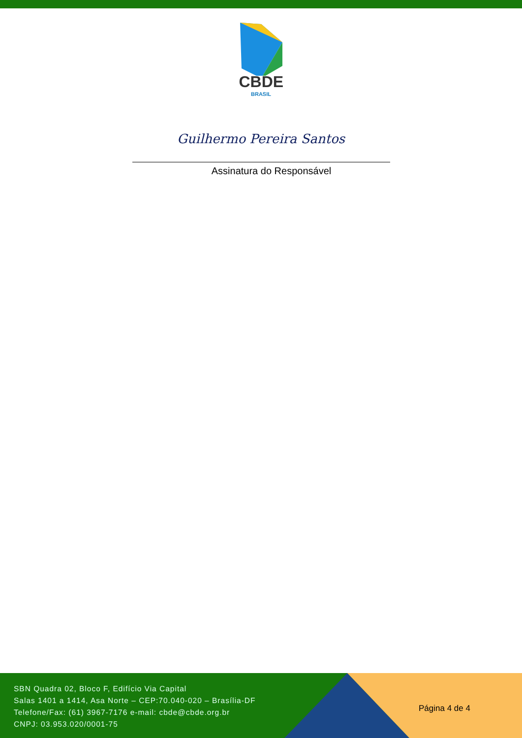CBDE
BRASIL
Guilhermo Pereira Santos
Assinatura do Responsável
SBN Quadra 02, Bloco F, Edifício Via Capital
Salas 1401 a 1414, Asa Norte – CEP:70.040-020 – Brasília-DF
Telefone/Fax: (61) 3967-7176 e-mail: cbde@cbde.org.br
CNPJ: 03.953.020/0001-75
Página 4 de 4